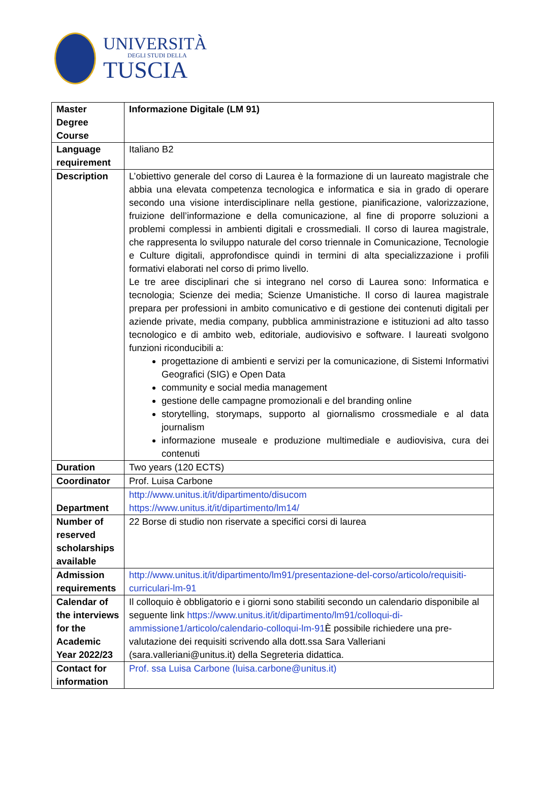UNIVERSITÀ
DEGLI STUDI DELLA
TUSCIA
| Master Degree Course | Informazione Digitale (LM 91) |
| Language requirement | Italiano B2 |
| Description | L’obiettivo generale del corso di Laurea è la formazione di un laureato magistrale che abbia una elevata competenza tecnologica e informatica e sia in grado di operare secondo una visione interdisciplinare nella gestione, pianificazione, valorizzazione, fruizione dell’informazione e della comunicazione, al fine di proporre soluzioni a problemi complessi in ambienti digitali e crossmediali. Il corso di laurea magistrale, che rappresenta lo sviluppo naturale del corso triennale in Comunicazione, Tecnologie e Culture digitali, approfondisce quindi in termini di alta specializzazione i profili formativi elaborati nel corso di primo livello. Le tre aree disciplinari che si integrano nel corso di Laurea sono: Informatica e tecnologia; Scienze dei media; Scienze Umanistiche. Il corso di laurea magistrale prepara per professioni in ambito comunicativo e di gestione dei contenuti digitali per aziende private, media company, pubblica amministrazione e istituzioni ad alto tasso tecnologico e di ambito web, editoriale, audiovisivo e software. I laureati svolgono funzioni riconducibili a: progettazione di ambienti e servizi per la comunicazione, di Sistemi Informativi Geografici (SIG) e Open Data community e social media management gestione delle campagne promozionali e del branding online storytelling, storymaps, supporto al giornalismo crossmediale e al data journalism informazione museale e produzione multimediale e audiovisiva, cura dei contenuti |
| Duration | Two years (120 ECTS) |
| Coordinator | Prof. Luisa Carbone |
| Department | http://www.unitus.it/it/dipartimento/disucom https://www.unitus.it/it/dipartimento/lm14/ |
| Number of reserved scholarships available | 22 Borse di studio non riservate a specifici corsi di laurea |
| Admission requirements | http://www.unitus.it/it/dipartimento/lm91/presentazione-del-corso/articolo/requisiti-curriculari-lm-91 |
| Calendar of the interviews for the Academic Year 2022/23 | Il colloquio è obbligatorio e i giorni sono stabiliti secondo un calendario disponibile al seguente link https://www.unitus.it/it/dipartimento/lm91/colloqui-di-ammissione1/articolo/calendario-colloqui-lm-91 È possibile richiedere una pre-valutazione dei requisiti scrivendo alla dott.ssa Sara Valleriani (sara.valleriani@unitus.it) della Segreteria didattica. |
| Contact for information | Prof. ssa Luisa Carbone (luisa.carbone@unitus.it) |